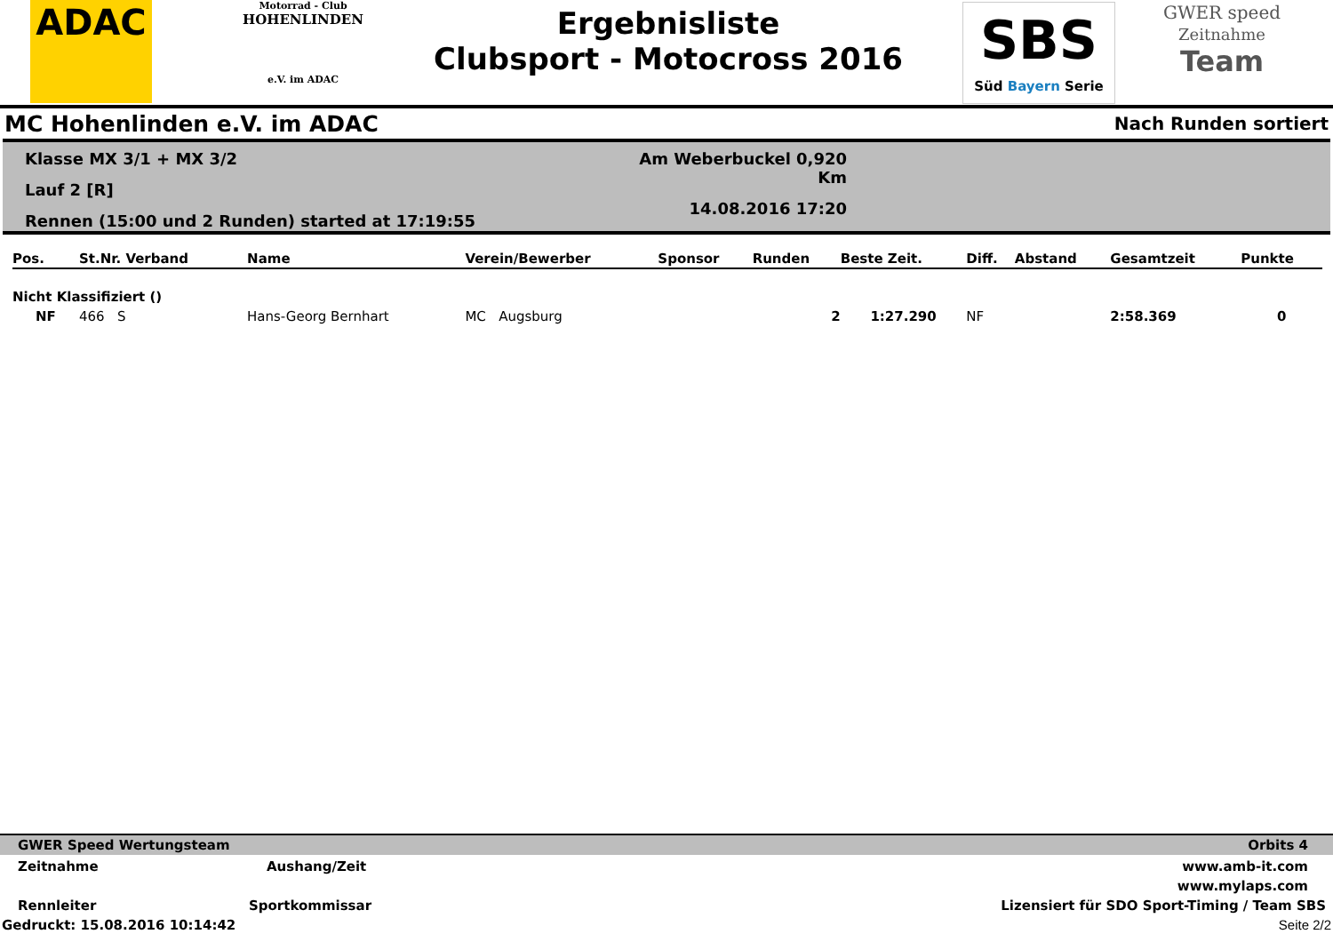ADAC
Motorrad - Club
HOHENLINDEN
e.V. im ADAC
Ergebnisliste
Clubsport - Motocross 2016
SBS
Süd Bayern Serie
GWER speed
Zeitnahme
Team
MC Hohenlinden e.V. im ADAC Nach Runden sortiert
Klasse MX 3/1 + MX 3/2
Lauf 2 [R]
Rennen (15:00 und 2 Runden) started at 17:19:55
Am Weberbuckel 0,920 Km
14.08.2016 17:20
| Pos. | St.Nr. Verband | Name | Verein/Bewerber | Sponsor | Runden | Beste Zeit. | Diff. | Abstand | Gesamtzeit | Punkte |
| --- | --- | --- | --- | --- | --- | --- | --- | --- | --- | --- |
| Nicht Klassifiziert () | | | | | | | | | | |
| NF | 466 S | Hans-Georg Bernhart | MC Augsburg | | 2 | 1:27.290 | NF | | 2:58.369 | 0 |
GWER Speed Wertungsteam Orbits 4
Zeitnahme Aushang/Zeit www.amb-it.com
www.mylaps.com
Rennleiter Sportkommissar Lizensiert für SDO Sport-Timing / Team SBS
Gedruckt: 15.08.2016 10:14:42 Seite 2/2